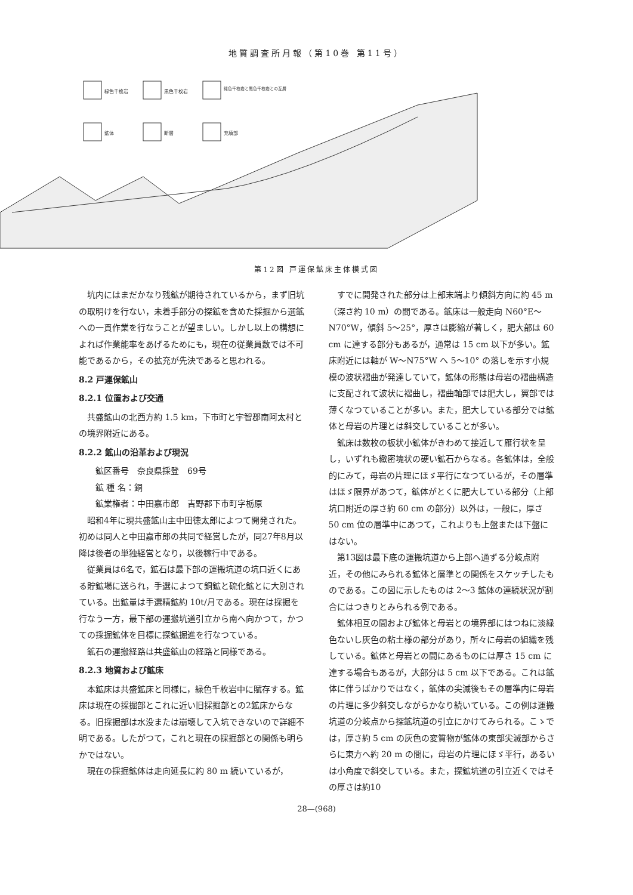地質調査所月報（第10巻 第11号）
緑色千枚岩
黒色千枚岩
緑色千枚岩と黒色千枚岩との互層
鉱体
断層
充填部
第12図 戸運保鉱床主体模式図
坑内にはまだかなり残鉱が期待されているから，まず旧坑の取明けを行ない，未着手部分の探鉱を含めた採掘から選鉱への一貫作業を行なうことが望ましい。しかし以上の構想によれば作業能率をあげるためにも，現在の従業員数では不可能であるから，その拡充が先決であると思われる。
8.2 戸運保鉱山
8.2.1 位置および交通
共盛鉱山の北西方約 1.5 km，下市町と宇智郡南阿太村との境界附近にある。
8.2.2 鉱山の沿革および現況
鉱区番号　奈良県採登　69号
鉱 種 名：銅
鉱業権者：中田嘉市郎　吉野郡下市町字栃原
昭和4年に現共盛鉱山主中田徳太郎によつて開発された。初めは同人と中田嘉市郎の共同で経営したが，同27年8月以降は後者の単独経営となり，以後稼行中である。
従業員は6名で，鉱石は最下部の運搬坑道の坑口近くにある貯鉱場に送られ，手選によつて銅鉱と硫化鉱とに大別されている。出鉱量は手選精鉱約 10t/月である。現在は採掘を行なう一方，最下部の運搬坑道引立から南へ向かつて，かつての採掘鉱体を目標に探鉱掘進を行なつている。
鉱石の運搬経路は共盛鉱山の経路と同様である。
8.2.3 地質および鉱床
本鉱床は共盛鉱床と同様に，緑色千枚岩中に賦存する。鉱床は現在の採掘部とこれに近い旧採掘部との2鉱床からなる。旧採掘部は水没または崩壊して入坑できないので詳細不明である。したがつて，これと現在の採掘部との関係も明らかではない。
現在の採掘鉱体は走向延長に約 80 m 続いているが，
すでに開発された部分は上部末端より傾斜方向に約 45 m（深さ約 10 m）の間である。鉱床は一般走向 N60°E～N70°W，傾斜 5～25°，厚さは膨縮が著しく，肥大部は 60 cm に達する部分もあるが，通常は 15 cm 以下が多い。鉱床附近には軸が W～N75°W へ 5～10° の落しを示す小規模の波状褶曲が発達していて，鉱体の形態は母岩の褶曲構造に支配されて波状に褶曲し，褶曲軸部では肥大し，翼部では薄くなつていることが多い。また，肥大している部分では鉱体と母岩の片理とは斜交していることが多い。
鉱床は数枚の板状小鉱体がきわめて接近して雁行状を呈し，いずれも緻密塊状の硬い鉱石からなる。各鉱体は，全般的にみて，母岩の片理にほゞ平行になつているが，その層準はほゞ限界があつて，鉱体がとくに肥大している部分（上部坑口附近の厚さ約 60 cm の部分）以外は，一般に，厚さ 50 cm 位の層準中にあつて，これよりも上盤または下盤にはない。
第13図は最下底の運搬坑道から上部へ通ずる分岐点附近，その他にみられる鉱体と層準との関係をスケッチしたものである。この図に示したものは 2～3 鉱体の連続状況が割合にはつきりとみられる例である。
鉱体相互の間および鉱体と母岩との境界部にはつねに淡緑色ないし灰色の粘土様の部分があり，所々に母岩の組織を残している。鉱体と母岩との間にあるものには厚さ 15 cm に達する場合もあるが，大部分は 5 cm 以下である。これは鉱体に伴うばかりではなく，鉱体の尖滅後もその層準内に母岩の片理に多少斜交しながらかなり続いている。この例は運搬坑道の分岐点から探鉱坑道の引立にかけてみられる。こゝでは，厚さ約 5 cm の灰色の変質物が鉱体の東部尖滅部からさらに東方へ約 20 m の間に，母岩の片理にほゞ平行，あるいは小角度で斜交している。また，探鉱坑道の引立近くではその厚さは約10
28—(968)